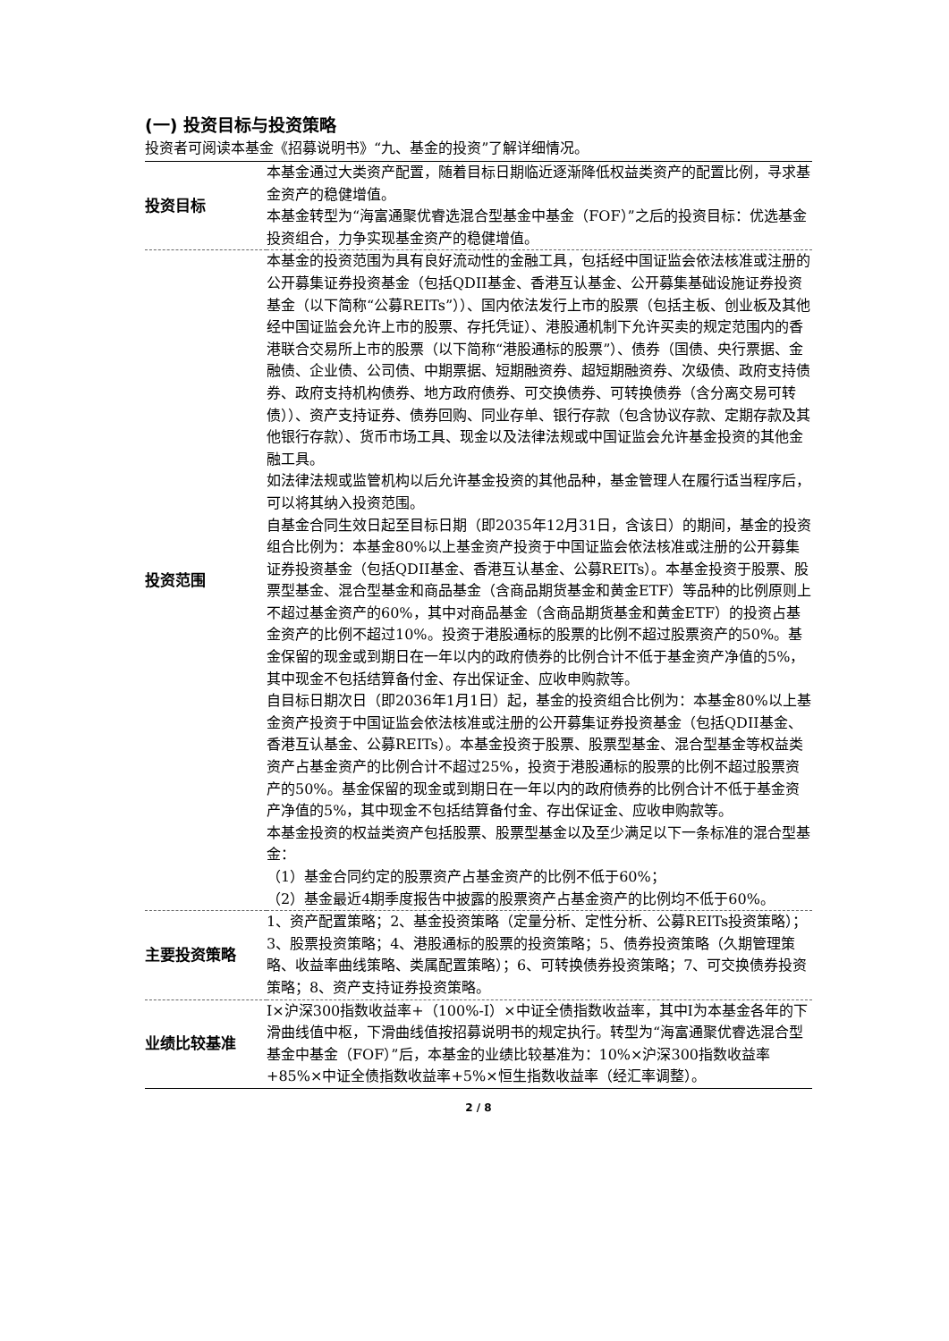(一) 投资目标与投资策略
投资者可阅读本基金《招募说明书》“九、基金的投资”了解详细情况。
| 投资目标 | 本基金通过大类资产配置，随着目标日期临近逐渐降低权益类资产的配置比例，寻求基金资产的稳健增值。 本基金转型为“海富通聚优睿选混合型基金中基金（FOF）”之后的投资目标：优选基金投资组合，力争实现基金资产的稳健增值。 |
| 投资范围 | 本基金的投资范围为具有良好流动性的金融工具，包括经中国证监会依法核准或注册的公开募集证券投资基金（包括QDII基金、香港互认基金、公开募集基础设施证券投资基金（以下简称“公募REITs”））、国内依法发行上市的股票（包括主板、创业板及其他经中国证监会允许上市的股票、存托凭证）、港股通机制下允许买卖的规定范围内的香港联合交易所上市的股票（以下简称“港股通标的股票”）、债券（国债、央行票据、金融债、企业债、公司债、中期票据、短期融资券、超短期融资券、次级债、政府支持债券、政府支持机构债券、地方政府债券、可交换债券、可转换债券（含分离交易可转债））、资产支持证券、债券回购、同业存单、银行存款（包含协议存款、定期存款及其他银行存款）、货币市场工具、现金以及法律法规或中国证监会允许基金投资的其他金融工具。 如法律法规或监管机构以后允许基金投资的其他品种，基金管理人在履行适当程序后，可以将其纳入投资范围。 自基金合同生效日起至目标日期（即2035年12月31日，含该日）的期间，基金的投资组合比例为：本基金80%以上基金资产投资于中国证监会依法核准或注册的公开募集证券投资基金（包括QDII基金、香港互认基金、公募REITs）。本基金投资于股票、股票型基金、混合型基金和商品基金（含商品期货基金和黄金ETF）等品种的比例原则上不超过基金资产的60%，其中对商品基金（含商品期货基金和黄金ETF）的投资占基金资产的比例不超过10%。投资于港股通标的股票的比例不超过股票资产的50%。基金保留的现金或到期日在一年以内的政府债券的比例合计不低于基金资产净值的5%，其中现金不包括结算备付金、存出保证金、应收申购款等。 自目标日期次日（即2036年1月1日）起，基金的投资组合比例为：本基金80%以上基金资产投资于中国证监会依法核准或注册的公开募集证券投资基金（包括QDII基金、香港互认基金、公募REITs）。本基金投资于股票、股票型基金、混合型基金等权益类资产占基金资产的比例合计不超过25%，投资于港股通标的股票的比例不超过股票资产的50%。基金保留的现金或到期日在一年以内的政府债券的比例合计不低于基金资产净值的5%，其中现金不包括结算备付金、存出保证金、应收申购款等。 本基金投资的权益类资产包括股票、股票型基金以及至少满足以下一条标准的混合型基金： （1）基金合同约定的股票资产占基金资产的比例不低于60%； （2）基金最近4期季度报告中披露的股票资产占基金资产的比例均不低于60%。 |
| 主要投资策略 | 1、资产配置策略；2、基金投资策略（定量分析、定性分析、公募REITs投资策略）；3、股票投资策略；4、港股通标的股票的投资策略；5、债券投资策略（久期管理策略、收益率曲线策略、类属配置策略）；6、可转换债券投资策略；7、可交换债券投资策略；8、资产支持证券投资策略。 |
| 业绩比较基准 | I×沪深300指数收益率+（100%-I）×中证全债指数收益率，其中I为本基金各年的下滑曲线值中枢，下滑曲线值按招募说明书的规定执行。转型为“海富通聚优睿选混合型基金中基金（FOF）”后，本基金的业绩比较基准为：10%×沪深300指数收益率+85%×中证全债指数收益率+5%×恒生指数收益率（经汇率调整）。 |
2 / 8